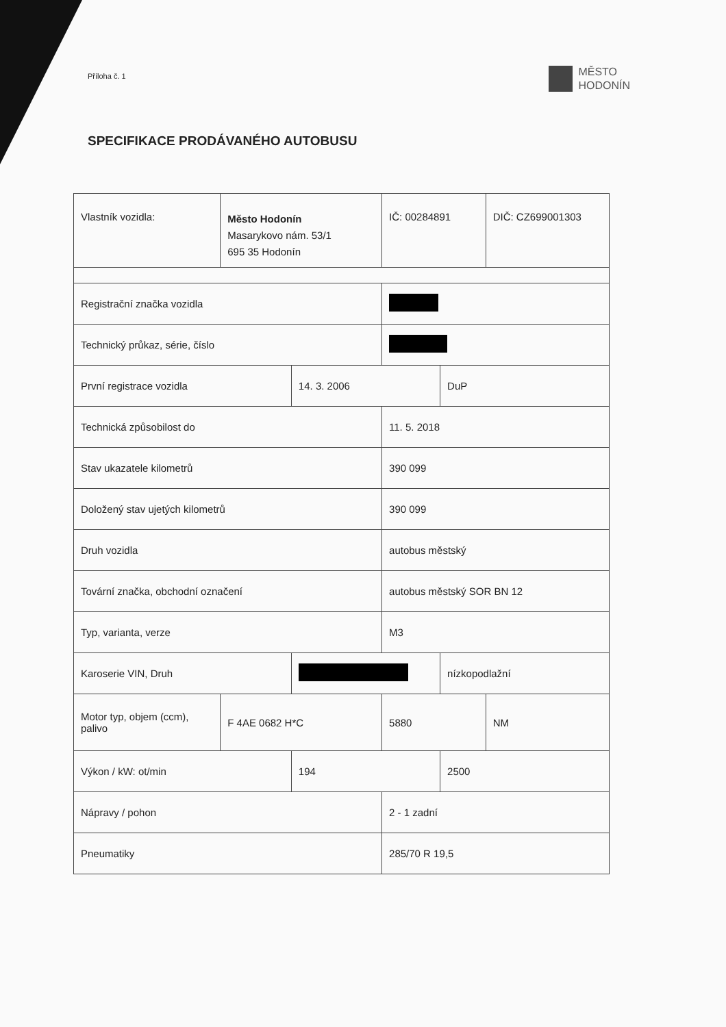Příloha č. 1
MĚSTO
HODONÍN
SPECIFIKACE PRODÁVANÉHO AUTOBUSU
| Vlastník vozidla: | Město Hodonín Masarykovo nám. 53/1 695 35 Hodonín | | IČ: 00284891 | | DIČ: CZ699001303 |
| Registrační značka vozidla | | | | | |
| Technický průkaz, série, číslo | | | | | |
| První registrace vozidla | | 14. 3. 2006 | | DuP | |
| Technická způsobilost do | | | 11. 5. 2018 | | |
| Stav ukazatele kilometrů | | | 390 099 | | |
| Doložený stav ujetých kilometrů | | | 390 099 | | |
| Druh vozidla | | | autobus městský | | |
| Tovární značka, obchodní označení | | | autobus městský SOR BN 12 | | |
| Typ, varianta, verze | | | M3 | | |
| Karoserie VIN, Druh | | | | nízkopodlažní | |
| Motor typ, objem (ccm), palivo | F 4AE 0682 H*C | | 5880 | | NM |
| Výkon / kW: ot/min | | 194 | | 2500 | |
| Nápravy / pohon | | | 2 - 1 zadní | | |
| Pneumatiky | | | 285/70 R 19,5 | | |